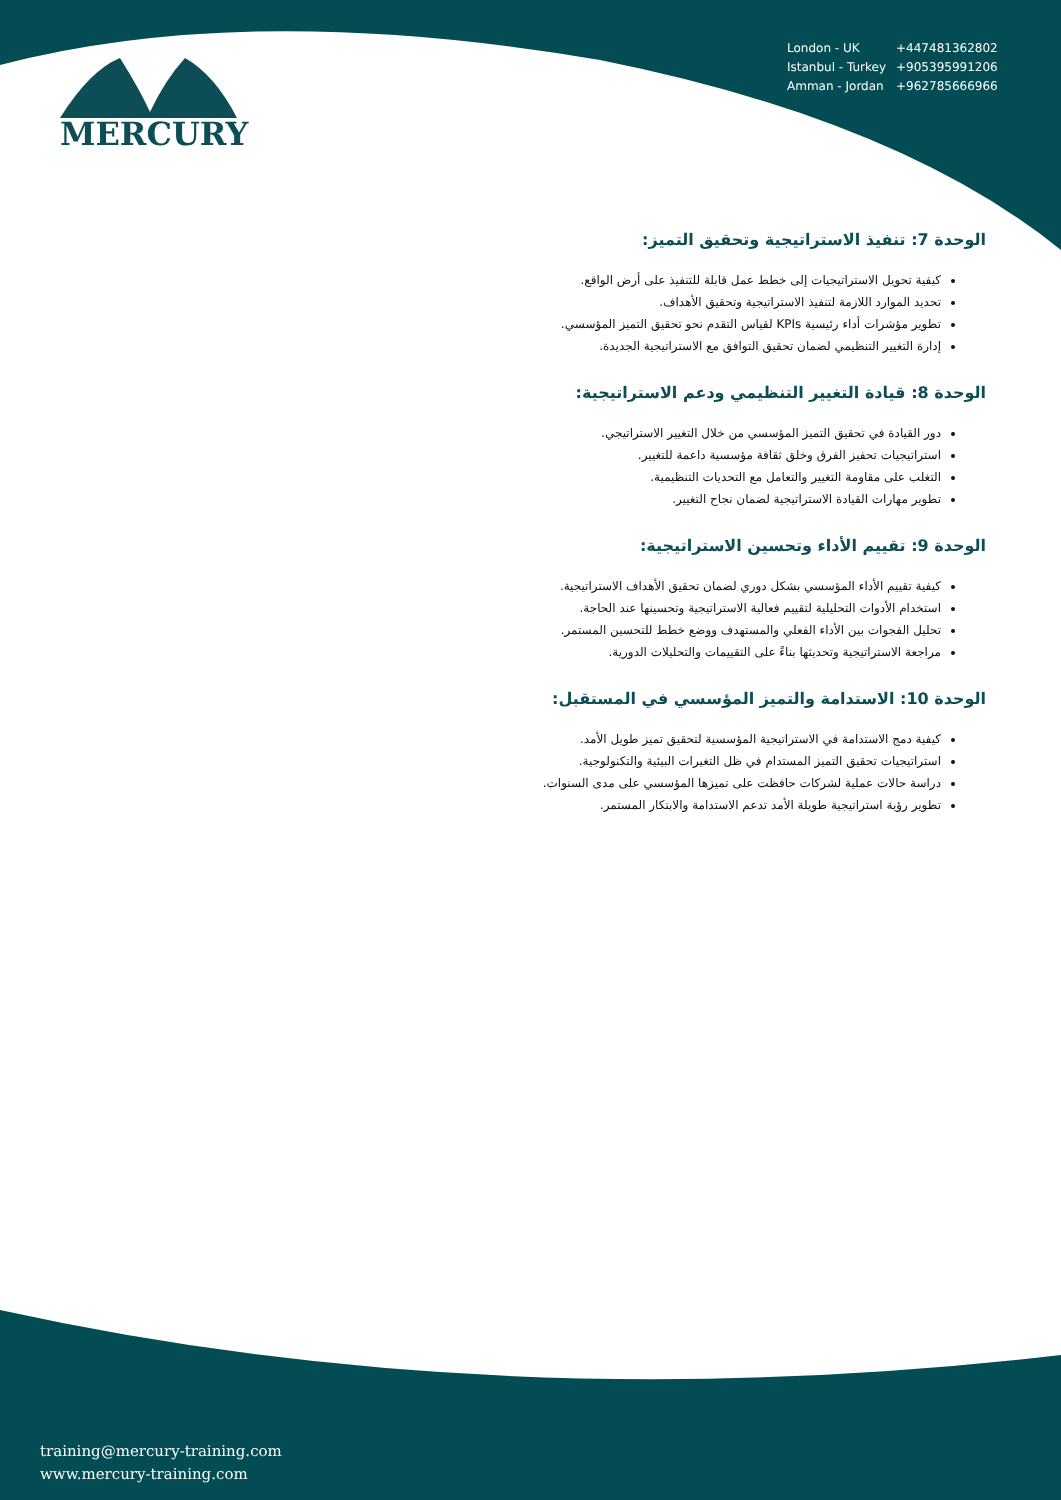MERCURY
| London - UK | +447481362802 |
| Istanbul - Turkey | +905395991206 |
| Amman - Jordan | +962785666966 |
الوحدة 7: تنفيذ الاستراتيجية وتحقيق التميز:
كيفية تحويل الاستراتيجيات إلى خطط عمل قابلة للتنفيذ على أرض الواقع.
تحديد الموارد اللازمة لتنفيذ الاستراتيجية وتحقيق الأهداف.
تطوير مؤشرات أداء رئيسية KPIs لقياس التقدم نحو تحقيق التميز المؤسسي.
إدارة التغيير التنظيمي لضمان تحقيق التوافق مع الاستراتيجية الجديدة.
الوحدة 8: قيادة التغيير التنظيمي ودعم الاستراتيجية:
دور القيادة في تحقيق التميز المؤسسي من خلال التغيير الاستراتيجي.
استراتيجيات تحفيز الفرق وخلق ثقافة مؤسسية داعمة للتغيير.
التغلب على مقاومة التغيير والتعامل مع التحديات التنظيمية.
تطوير مهارات القيادة الاستراتيجية لضمان نجاح التغيير.
الوحدة 9: تقييم الأداء وتحسين الاستراتيجية:
كيفية تقييم الأداء المؤسسي بشكل دوري لضمان تحقيق الأهداف الاستراتيجية.
استخدام الأدوات التحليلية لتقييم فعالية الاستراتيجية وتحسينها عند الحاجة.
تحليل الفجوات بين الأداء الفعلي والمستهدف ووضع خطط للتحسين المستمر.
مراجعة الاستراتيجية وتحديثها بناءً على التقييمات والتحليلات الدورية.
الوحدة 10: الاستدامة والتميز المؤسسي في المستقبل:
كيفية دمج الاستدامة في الاستراتيجية المؤسسية لتحقيق تميز طويل الأمد.
استراتيجيات تحقيق التميز المستدام في ظل التغيرات البيئية والتكنولوجية.
دراسة حالات عملية لشركات حافظت على تميزها المؤسسي على مدى السنوات.
تطوير رؤية استراتيجية طويلة الأمد تدعم الاستدامة والابتكار المستمر.
training@mercury-training.com
www.mercury-training.com